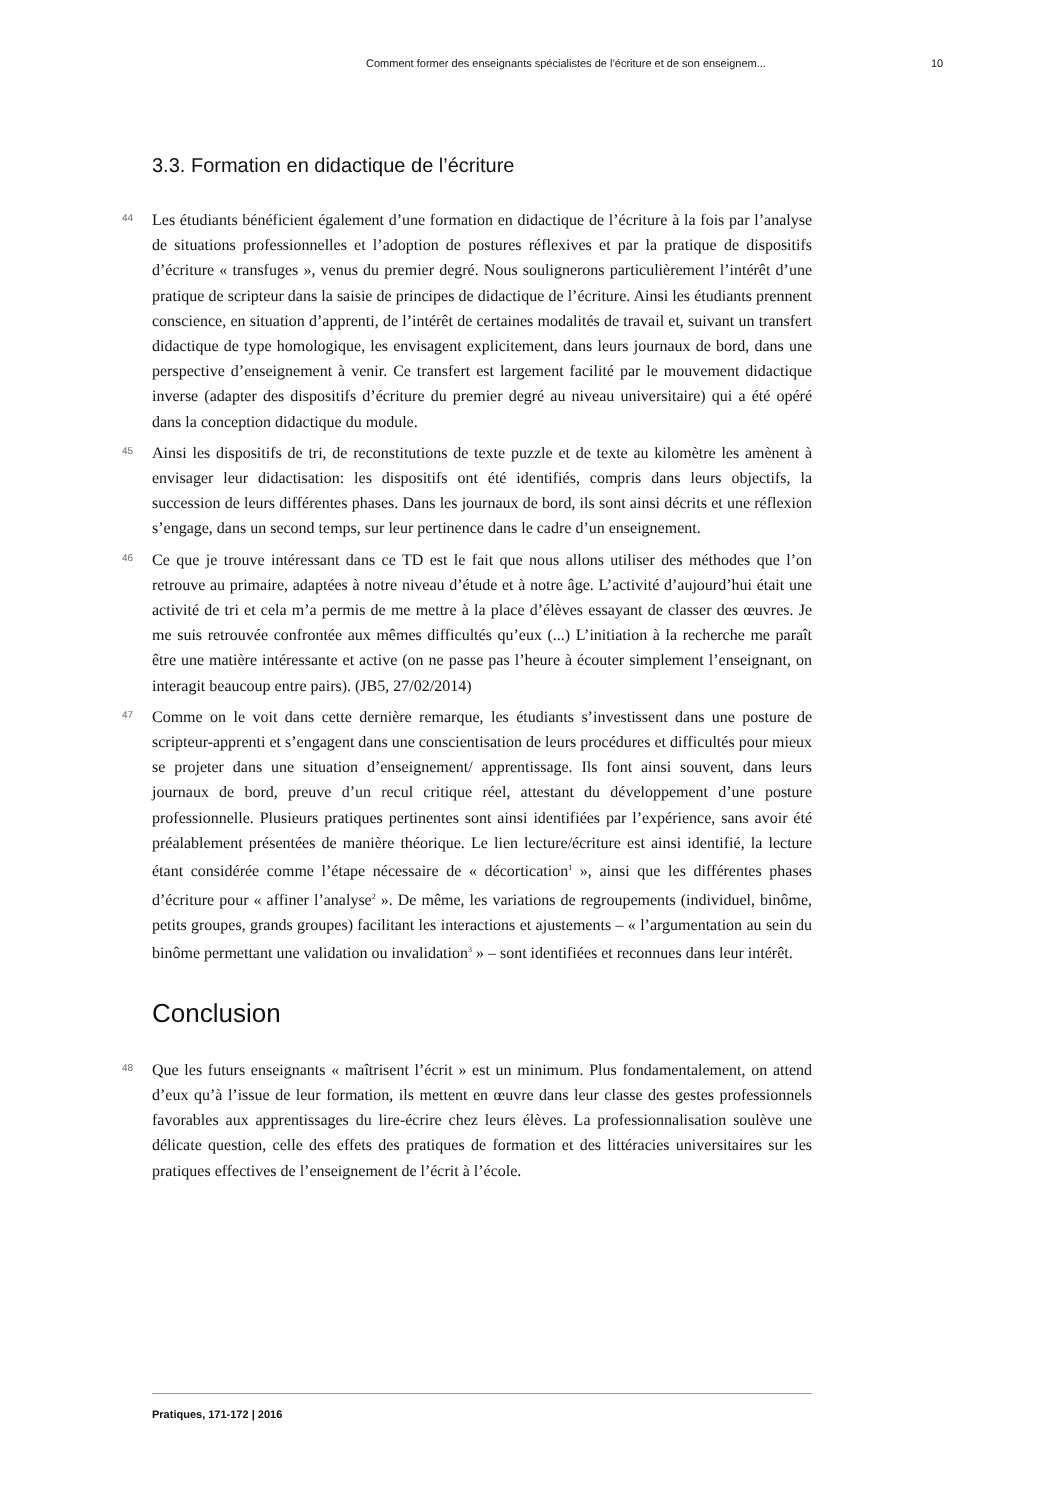Comment former des enseignants spécialistes de l’écriture et de son enseignem...
10
3.3. Formation en didactique de l’écriture
44
Les étudiants bénéficient également d’une formation en didactique de l’écriture à la fois par l’analyse de situations professionnelles et l’adoption de postures réflexives et par la pratique de dispositifs d’écriture « transfuges », venus du premier degré. Nous soulignerons particulièrement l’intérêt d’une pratique de scripteur dans la saisie de principes de didactique de l’écriture. Ainsi les étudiants prennent conscience, en situation d’apprenti, de l’intérêt de certaines modalités de travail et, suivant un transfert didactique de type homologique, les envisagent explicitement, dans leurs journaux de bord, dans une perspective d’enseignement à venir. Ce transfert est largement facilité par le mouvement didactique inverse (adapter des dispositifs d’écriture du premier degré au niveau universitaire) qui a été opéré dans la conception didactique du module.
45
Ainsi les dispositifs de tri, de reconstitutions de texte puzzle et de texte au kilomètre les amènent à envisager leur didactisation: les dispositifs ont été identifiés, compris dans leurs objectifs, la succession de leurs différentes phases. Dans les journaux de bord, ils sont ainsi décrits et une réflexion s’engage, dans un second temps, sur leur pertinence dans le cadre d’un enseignement.
46
Ce que je trouve intéressant dans ce TD est le fait que nous allons utiliser des méthodes que l’on retrouve au primaire, adaptées à notre niveau d’étude et à notre âge. L’activité d’aujourd’hui était une activité de tri et cela m’a permis de me mettre à la place d’élèves essayant de classer des œuvres. Je me suis retrouvée confrontée aux mêmes difficultés qu’eux (...) L’initiation à la recherche me paraît être une matière intéressante et active (on ne passe pas l’heure à écouter simplement l’enseignant, on interagit beaucoup entre pairs). (JB5, 27/02/2014)
47
Comme on le voit dans cette dernière remarque, les étudiants s’investissent dans une posture de scripteur-apprenti et s’engagent dans une conscientisation de leurs procédures et difficultés pour mieux se projeter dans une situation d’enseignement/ apprentissage. Ils font ainsi souvent, dans leurs journaux de bord, preuve d’un recul critique réel, attestant du développement d’une posture professionnelle. Plusieurs pratiques pertinentes sont ainsi identifiées par l’expérience, sans avoir été préalablement présentées de manière théorique. Le lien lecture/écriture est ainsi identifié, la lecture étant considérée comme l’étape nécessaire de « décortication<sup>1</sup> », ainsi que les différentes phases d’écriture pour « affiner l’analyse<sup>2</sup> ». De même, les variations de regroupements (individuel, binôme, petits groupes, grands groupes) facilitant les interactions et ajustements – « l’argumentation au sein du binôme permettant une validation ou invalidation<sup>3</sup> » – sont identifiées et reconnues dans leur intérêt.
Conclusion
48
Que les futurs enseignants « maîtrisent l’écrit » est un minimum. Plus fondamentalement, on attend d’eux qu’à l’issue de leur formation, ils mettent en œuvre dans leur classe des gestes professionnels favorables aux apprentissages du lire-écrire chez leurs élèves. La professionnalisation soulève une délicate question, celle des effets des pratiques de formation et des littéracies universitaires sur les pratiques effectives de l’enseignement de l’écrit à l’école.
Pratiques, 171-172 | 2016